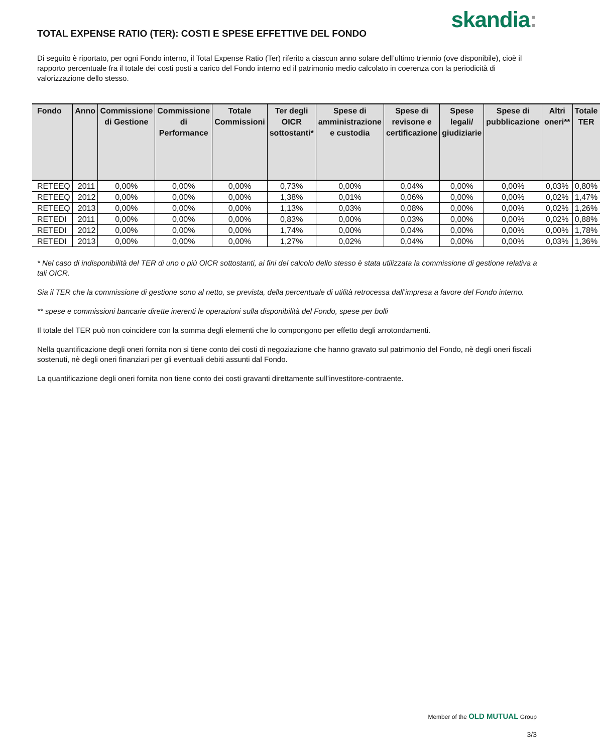skandia:
TOTAL EXPENSE RATIO (TER): COSTI E SPESE EFFETTIVE DEL FONDO
Di seguito è riportato, per ogni Fondo interno, il Total Expense Ratio (Ter) riferito a ciascun anno solare dell’ultimo triennio (ove disponibile), cioè il rapporto percentuale fra il totale dei costi posti a carico del Fondo interno ed il patrimonio medio calcolato in coerenza con la periodicità di valorizzazione dello stesso.
| Fondo | Anno | Commissione di Gestione | Commissione di Performance | Totale Commissioni | Ter degli OICR sottostanti* | Spese di amministrazione e custodia | Spese di revisone e certificazione | Spese legali/ giudiziarie | Spese di pubblicazione | Altri oneri** | Totale TER |
| --- | --- | --- | --- | --- | --- | --- | --- | --- | --- | --- | --- |
| RETEEQ | 2011 | 0,00% | 0,00% | 0,00% | 0,73% | 0,00% | 0,04% | 0,00% | 0,00% | 0,03% | 0,80% |
| RETEEQ | 2012 | 0,00% | 0,00% | 0,00% | 1,38% | 0,01% | 0,06% | 0,00% | 0,00% | 0,02% | 1,47% |
| RETEEQ | 2013 | 0,00% | 0,00% | 0,00% | 1,13% | 0,03% | 0,08% | 0,00% | 0,00% | 0,02% | 1,26% |
| RETEDI | 2011 | 0,00% | 0,00% | 0,00% | 0,83% | 0,00% | 0,03% | 0,00% | 0,00% | 0,02% | 0,88% |
| RETEDI | 2012 | 0,00% | 0,00% | 0,00% | 1,74% | 0,00% | 0,04% | 0,00% | 0,00% | 0,00% | 1,78% |
| RETEDI | 2013 | 0,00% | 0,00% | 0,00% | 1,27% | 0,02% | 0,04% | 0,00% | 0,00% | 0,03% | 1,36% |
* Nel caso di indisponibilità del TER di uno o più OICR sottostanti, ai fini del calcolo dello stesso è stata utilizzata la commissione di gestione relativa a tali OICR.
Sia il TER che la commissione di gestione sono al netto, se prevista, della percentuale di utilità retrocessa dall’impresa a favore del Fondo interno.
** spese e commissioni bancarie dirette inerenti le operazioni sulla disponibilità del Fondo, spese per bolli
Il totale del TER può non coincidere con la somma degli elementi che lo compongono per effetto degli arrotondamenti.
Nella quantificazione degli oneri fornita non si tiene conto dei costi di negoziazione che hanno gravato sul patrimonio del Fondo, nè degli oneri fiscali sostenuti, nè degli oneri finanziari per gli eventuali debiti assunti dal Fondo.
La quantificazione degli oneri fornita non tiene conto dei costi gravanti direttamente sull’investitore-contraente.
Member of the OLD MUTUAL Group
3/3